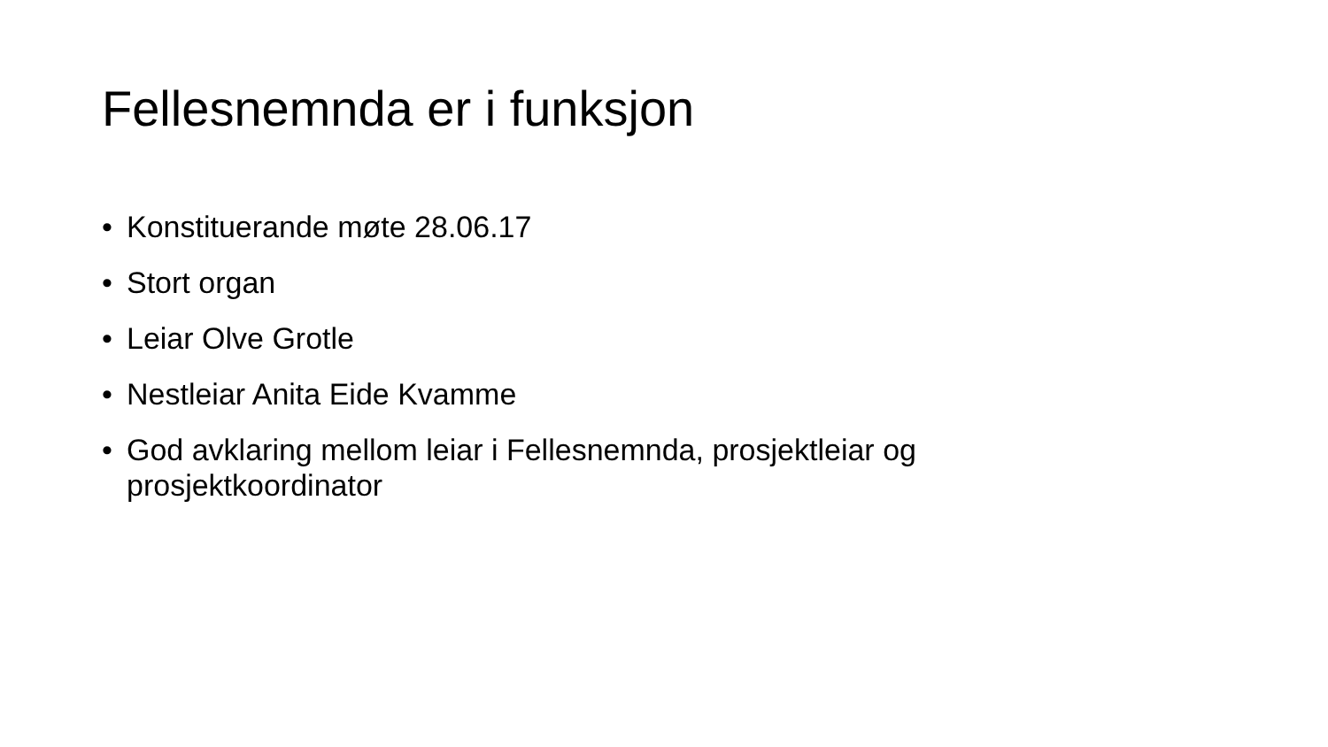Fellesnemnda er i funksjon
• Konstituerande møte 28.06.17
• Stort organ
• Leiar Olve Grotle
• Nestleiar Anita Eide Kvamme
• God avklaring mellom leiar i Fellesnemnda, prosjektleiar og prosjektkoordinator